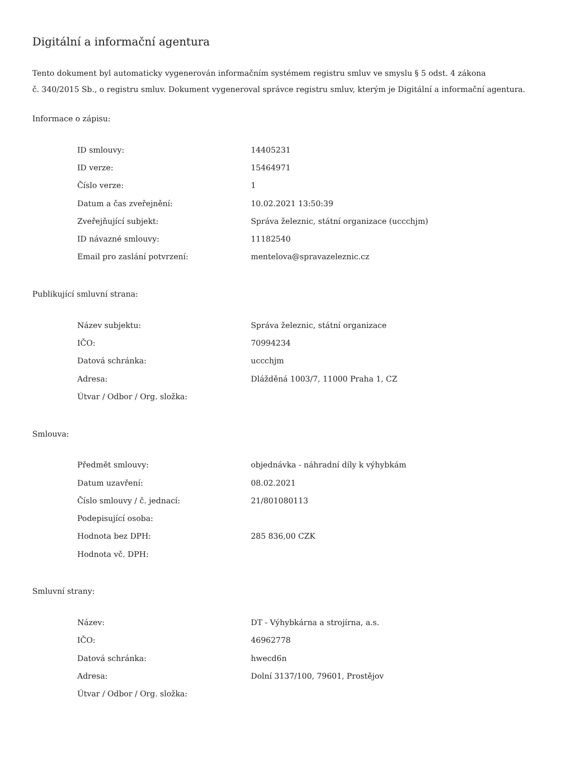Digitální a informační agentura
Tento dokument byl automaticky vygenerován informačním systémem registru smluv ve smyslu § 5 odst. 4 zákona
č. 340/2015 Sb., o registru smluv. Dokument vygeneroval správce registru smluv, kterým je Digitální a informační agentura.
Informace o zápisu:
| ID smlouvy: | 14405231 |
| ID verze: | 15464971 |
| Číslo verze: | 1 |
| Datum a čas zveřejnění: | 10.02.2021 13:50:39 |
| Zveřejňující subjekt: | Správa železnic, státní organizace (uccchjm) |
| ID návazné smlouvy: | 11182540 |
| Email pro zaslání potvrzení: | mentelova@spravazeleznic.cz |
Publikující smluvní strana:
| Název subjektu: | Správa železnic, státní organizace |
| IČO: | 70994234 |
| Datová schránka: | uccchjm |
| Adresa: | Dlážděná 1003/7, 11000 Praha 1, CZ |
| Útvar / Odbor / Org. složka: | |
Smlouva:
| Předmět smlouvy: | objednávka - náhradní díly k výhybkám |
| Datum uzavření: | 08.02.2021 |
| Číslo smlouvy / č. jednací: | 21/801080113 |
| Podepisující osoba: | |
| Hodnota bez DPH: | 285 836,00 CZK |
| Hodnota vč. DPH: | |
Smluvní strany:
| Název: | DT - Výhybkárna a strojírna, a.s. |
| IČO: | 46962778 |
| Datová schránka: | hwecd6n |
| Adresa: | Dolní 3137/100, 79601, Prostějov |
| Útvar / Odbor / Org. složka: | |